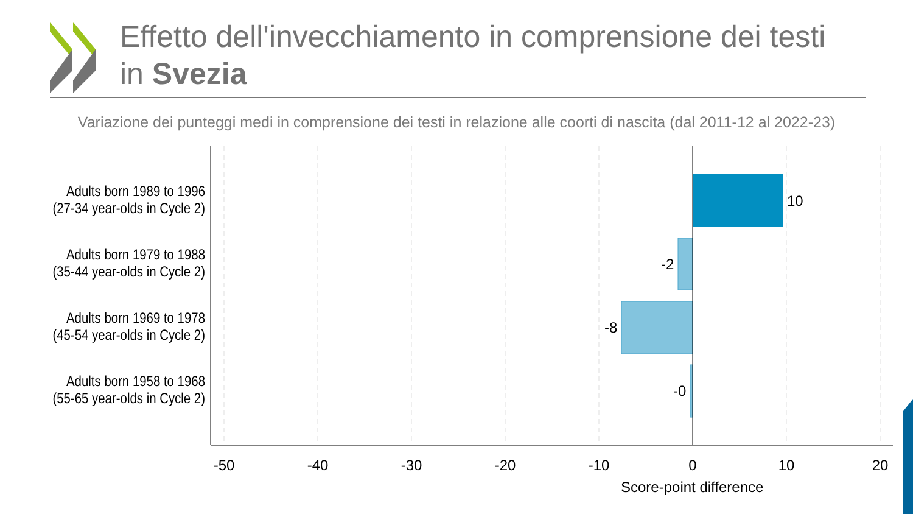Effetto dell'invecchiamento in comprensione dei testi in Svezia
Variazione dei punteggi medi in comprensione dei testi in relazione alle coorti di nascita (dal 2011-12 al 2022-23)
Adults born 1989 to 1996
(27-34 year-olds in Cycle 2)
Adults born 1979 to 1988
(35-44 year-olds in Cycle 2)
Adults born 1969 to 1978
(45-54 year-olds in Cycle 2)
Adults born 1958 to 1968
(55-65 year-olds in Cycle 2)
10
-2
-8
-0
-50 -40 -30 -20 -10 0 10 20
Score-point difference